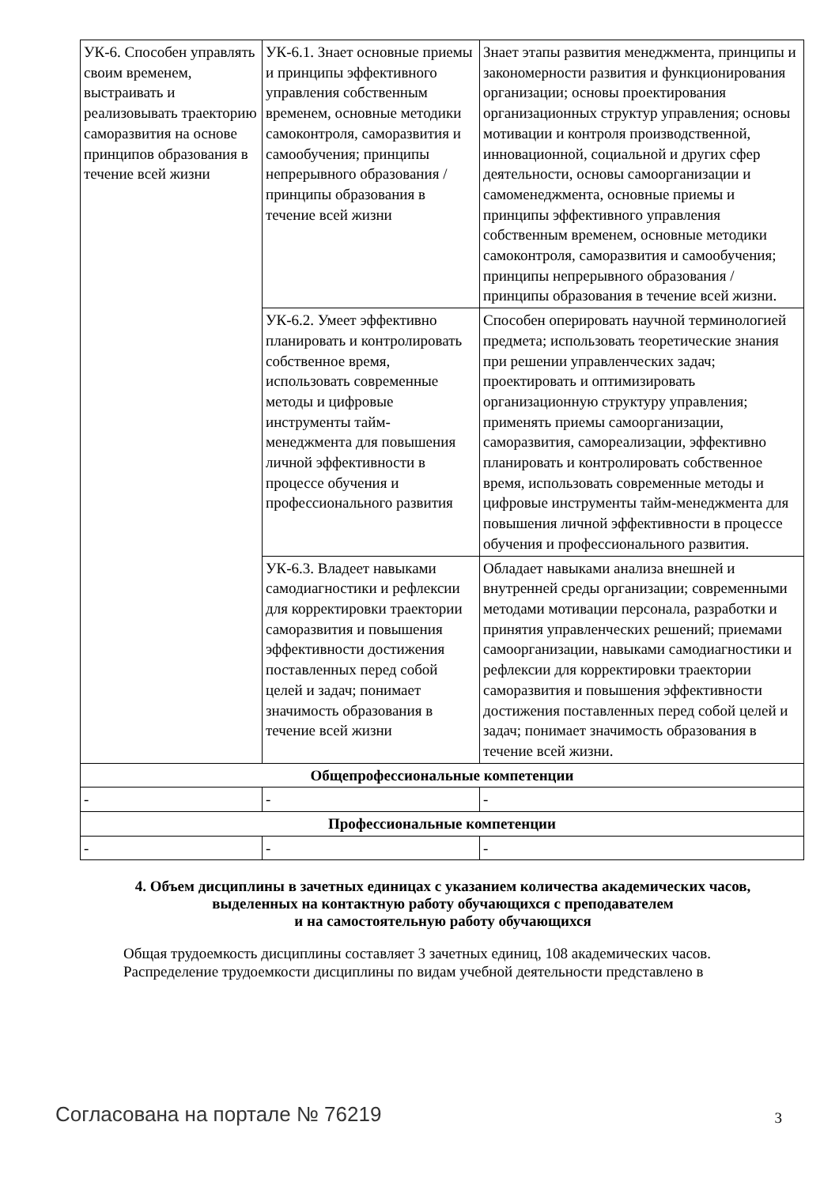| УК-6. Способен управлять своим временем, выстраивать и реализовывать траекторию саморазвития на основе принципов образования в течение всей жизни | УК-6.1. Знает основные приемы и принципы эффективного управления собственным временем, основные методики самоконтроля, саморазвития и самообучения; принципы непрерывного образования / принципы образования в течение всей жизни | Знает этапы развития менеджмента, принципы и закономерности развития и функционирования организации; основы проектирования организационных структур управления; основы мотивации и контроля производственной, инновационной, социальной и других сфер деятельности, основы самоорганизации и самоменеджмента, основные приемы и принципы эффективного управления собственным временем, основные методики самоконтроля, саморазвития и самообучения; принципы непрерывного образования / принципы образования в течение всей жизни. |
| | УК-6.2. Умеет эффективно планировать и контролировать собственное время, использовать современные методы и цифровые инструменты тайм-менеджмента для повышения личной эффективности в процессе обучения и профессионального развития | Способен оперировать научной терминологией предмета; использовать теоретические знания при решении управленческих задач; проектировать и оптимизировать организационную структуру управления; применять приемы самоорганизации, саморазвития, самореализации, эффективно планировать и контролировать собственное время, использовать современные методы и цифровые инструменты тайм-менеджмента для повышения личной эффективности в процессе обучения и профессионального развития. |
| | УК-6.3. Владеет навыками самодиагностики и рефлексии для корректировки траектории саморазвития и повышения эффективности достижения поставленных перед собой целей и задач; понимает значимость образования в течение всей жизни | Обладает навыками анализа внешней и внутренней среды организации; современными методами мотивации персонала, разработки и принятия управленческих решений; приемами самоорганизации, навыками самодиагностики и рефлексии для корректировки траектории саморазвития и повышения эффективности достижения поставленных перед собой целей и задач; понимает значимость образования в течение всей жизни. |
| Общепрофессиональные компетенции | | |
| - | - | - |
| Профессиональные компетенции | | |
| - | - | - |
4. Объем дисциплины в зачетных единицах с указанием количества академических часов,
выделенных на контактную работу обучающихся с преподавателем
и на самостоятельную работу обучающихся
Общая трудоемкость дисциплины составляет 3 зачетных единиц, 108 академических часов.
Распределение трудоемкости дисциплины по видам учебной деятельности представлено в
Согласована на портале № 76219 3